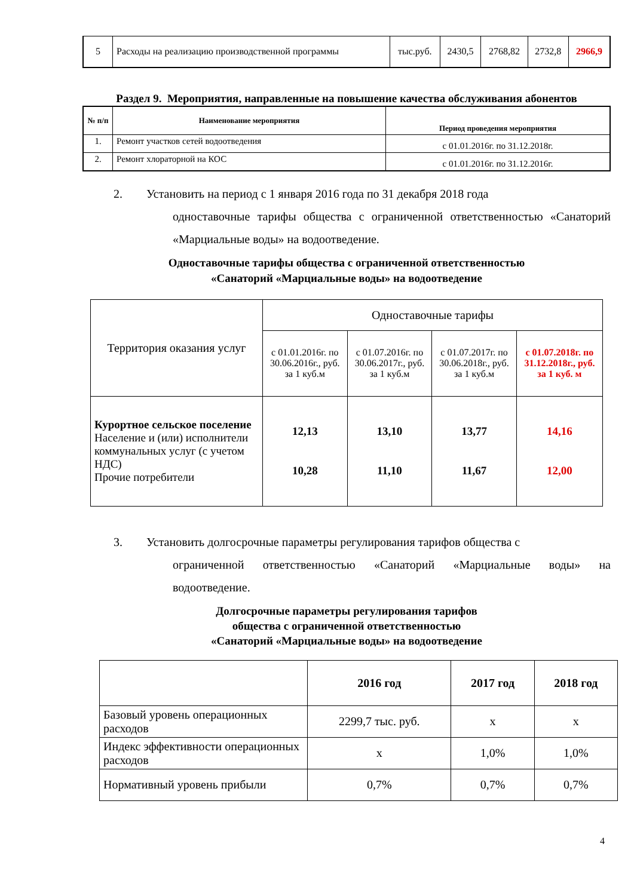| 5 | Расходы на реализацию производственной программы | тыс.руб. | 2430,5 | 2768,82 | 2732,8 | 2966,9 |
Раздел 9. Мероприятия, направленные на повышение качества обслуживания абонентов
| № п/п | Наименование мероприятия | Период проведения мероприятия |
| --- | --- | --- |
| 1. | Ремонт участков сетей водоотведения | с 01.01.2016г. по 31.12.2018г. |
| 2. | Ремонт хлораторной на КОС | с 01.01.2016г. по 31.12.2016г. |
2. Установить на период с 1 января 2016 года по 31 декабря 2018 года
одноставочные тарифы общества с ограниченной ответственностью «Санаторий «Марциальные воды» на водоотведение.
Одноставочные тарифы общества с ограниченной ответственностью
«Санаторий «Марциальные воды» на водоотведение
| Территория оказания услуг | Одноставочные тарифы | | | |
| | с 01.01.2016г. по 30.06.2016г., руб. за 1 куб.м | с 01.07.2016г. по 30.06.2017г., руб. за 1 куб.м | с 01.07.2017г. по 30.06.2018г., руб. за 1 куб.м | с 01.07.2018г. по 31.12.2018г., руб. за 1 куб. м |
| Курортное сельское поселение Население и (или) исполнители коммунальных услуг (с учетом НДС) Прочие потребители | 12,13 10,28 | 13,10 11,10 | 13,77 11,67 | 14,16 12,00 |
3. Установить долгосрочные параметры регулирования тарифов общества с
ограниченной ответственностью «Санаторий «Марциальные воды» на водоотведение.
Долгосрочные параметры регулирования тарифов
общества с ограниченной ответственностью
«Санаторий «Марциальные воды» на водоотведение
| | 2016 год | 2017 год | 2018 год |
| Базовый уровень операционных расходов | 2299,7 тыс. руб. | х | х |
| Индекс эффективности операционных расходов | х | 1,0% | 1,0% |
| Нормативный уровень прибыли | 0,7% | 0,7% | 0,7% |
4